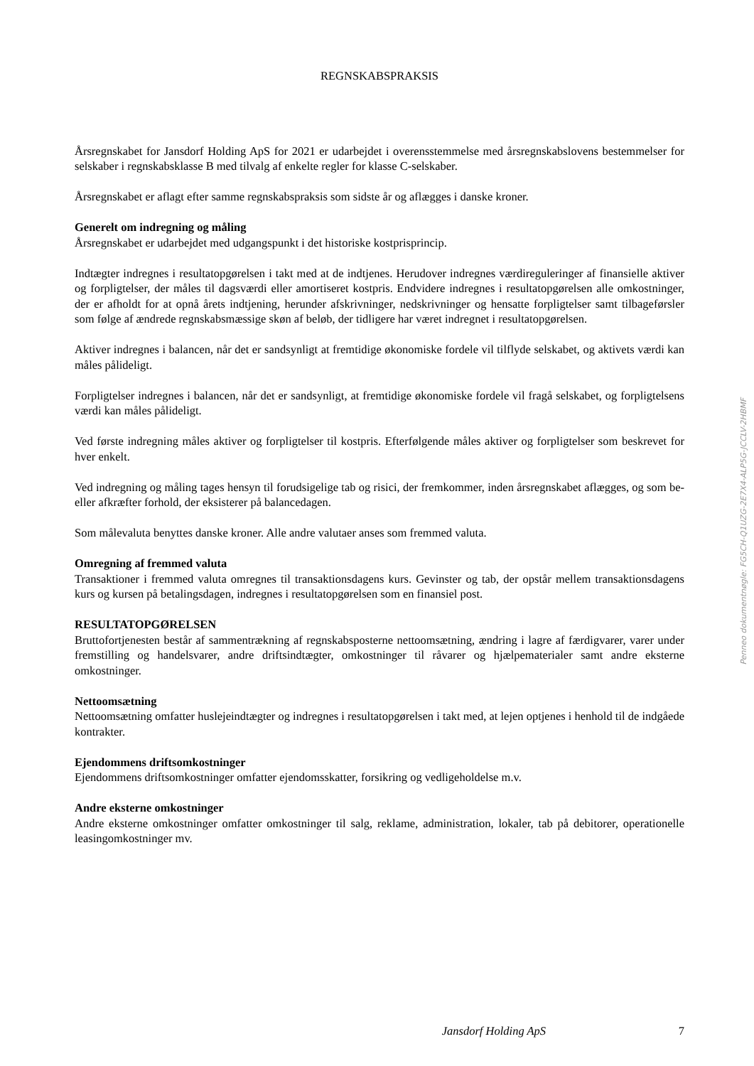REGNSKABSPRAKSIS
Årsregnskabet for Jansdorf Holding ApS for 2021 er udarbejdet i overensstemmelse med årsregnskabslovens bestemmelser for selskaber i regnskabsklasse B med tilvalg af enkelte regler for klasse C-selskaber.
Årsregnskabet er aflagt efter samme regnskabspraksis som sidste år og aflægges i danske kroner.
Generelt om indregning og måling
Årsregnskabet er udarbejdet med udgangspunkt i det historiske kostprisprincip.
Indtægter indregnes i resultatopgørelsen i takt med at de indtjenes. Herudover indregnes værdireguleringer af finansielle aktiver og forpligtelser, der måles til dagsværdi eller amortiseret kostpris. Endvidere indregnes i resultatopgørelsen alle omkostninger, der er afholdt for at opnå årets indtjening, herunder afskrivninger, nedskrivninger og hensatte forpligtelser samt tilbageførsler som følge af ændrede regnskabsmæssige skøn af beløb, der tidligere har været indregnet i resultatopgørelsen.
Aktiver indregnes i balancen, når det er sandsynligt at fremtidige økonomiske fordele vil tilflyde selskabet, og aktivets værdi kan måles pålideligt.
Forpligtelser indregnes i balancen, når det er sandsynligt, at fremtidige økonomiske fordele vil fragå selskabet, og forpligtelsens værdi kan måles pålideligt.
Ved første indregning måles aktiver og forpligtelser til kostpris. Efterfølgende måles aktiver og forpligtelser som beskrevet for hver enkelt.
Ved indregning og måling tages hensyn til forudsigelige tab og risici, der fremkommer, inden årsregnskabet aflægges, og som be- eller afkræfter forhold, der eksisterer på balancedagen.
Som målevaluta benyttes danske kroner. Alle andre valutaer anses som fremmed valuta.
Omregning af fremmed valuta
Transaktioner i fremmed valuta omregnes til transaktionsdagens kurs. Gevinster og tab, der opstår mellem transaktionsdagens kurs og kursen på betalingsdagen, indregnes i resultatopgørelsen som en finansiel post.
RESULTATOPGØRELSEN
Bruttofortjenesten består af sammentrækning af regnskabsposterne nettoomsætning, ændring i lagre af færdigvarer, varer under fremstilling og handelsvarer, andre driftsindtægter, omkostninger til råvarer og hjælpematerialer samt andre eksterne omkostninger.
Nettoomsætning
Nettoomsætning omfatter huslejeindtægter og indregnes i resultatopgørelsen i takt med, at lejen optjenes i henhold til de indgåede kontrakter.
Ejendommens driftsomkostninger
Ejendommens driftsomkostninger omfatter ejendomsskatter, forsikring og vedligeholdelse m.v.
Andre eksterne omkostninger
Andre eksterne omkostninger omfatter omkostninger til salg, reklame, administration, lokaler, tab på debitorer, operationelle leasingomkostninger mv.
Penneo dokumentnøgle: FG5CH-Q1UZG-2E7X4-ALP5G-JCCLV-2HBMF
Jansdorf Holding ApS 7